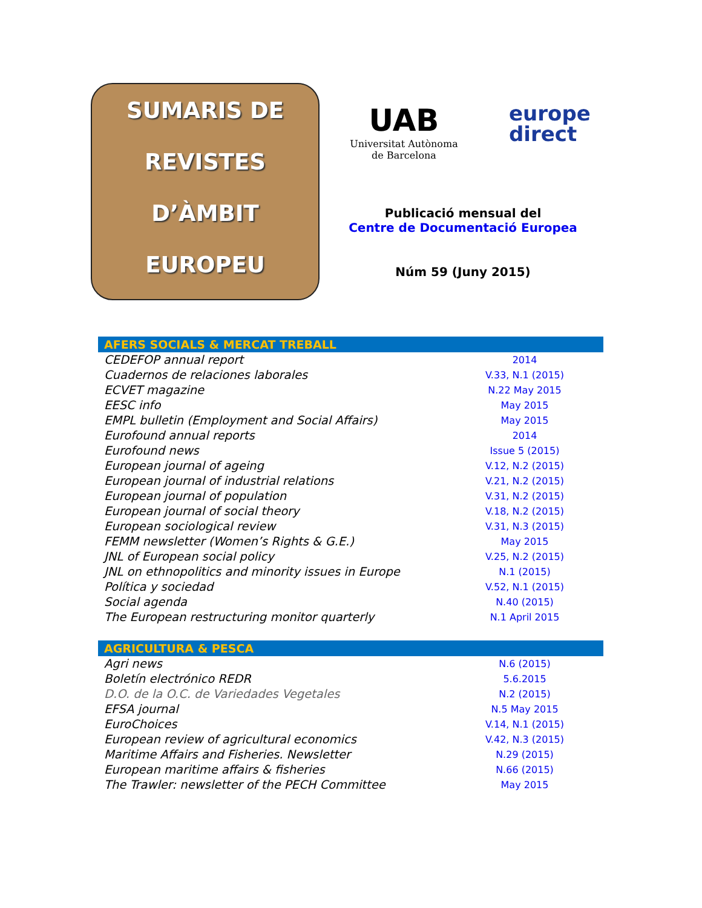SUMARIS DE
REVISTES
D’ÀMBIT
EUROPEU
UAB
Universitat Autònoma de Barcelona
europe
direct
Publicació mensual del
Centre de Documentació Europea
Núm 59 (Juny 2015)
| AFERS SOCIALS & MERCAT TREBALL | |
| --- | --- |
| CEDEFOP annual report | 2014 |
| Cuadernos de relaciones laborales | V.33, N.1 (2015) |
| ECVET magazine | N.22 May 2015 |
| EESC info | May 2015 |
| EMPL bulletin (Employment and Social Affairs) | May 2015 |
| Eurofound annual reports | 2014 |
| Eurofound news | Issue 5 (2015) |
| European journal of ageing | V.12, N.2 (2015) |
| European journal of industrial relations | V.21, N.2 (2015) |
| European journal of population | V.31, N.2 (2015) |
| European journal of social theory | V.18, N.2 (2015) |
| European sociological review | V.31, N.3 (2015) |
| FEMM newsletter (Women’s Rights & G.E.) | May 2015 |
| JNL of European social policy | V.25, N.2 (2015) |
| JNL on ethnopolitics and minority issues in Europe | N.1 (2015) |
| Política y sociedad | V.52, N.1 (2015) |
| Social agenda | N.40 (2015) |
| The European restructuring monitor quarterly | N.1 April 2015 |
| AGRICULTURA & PESCA | |
| --- | --- |
| Agri news | N.6 (2015) |
| Boletín electrónico REDR | 5.6.2015 |
| D.O. de la O.C. de Variedades Vegetales | N.2 (2015) |
| EFSA journal | N.5 May 2015 |
| EuroChoices | V.14, N.1 (2015) |
| European review of agricultural economics | V.42, N.3 (2015) |
| Maritime Affairs and Fisheries. Newsletter | N.29 (2015) |
| European maritime affairs & fisheries | N.66 (2015) |
| The Trawler: newsletter of the PECH Committee | May 2015 |